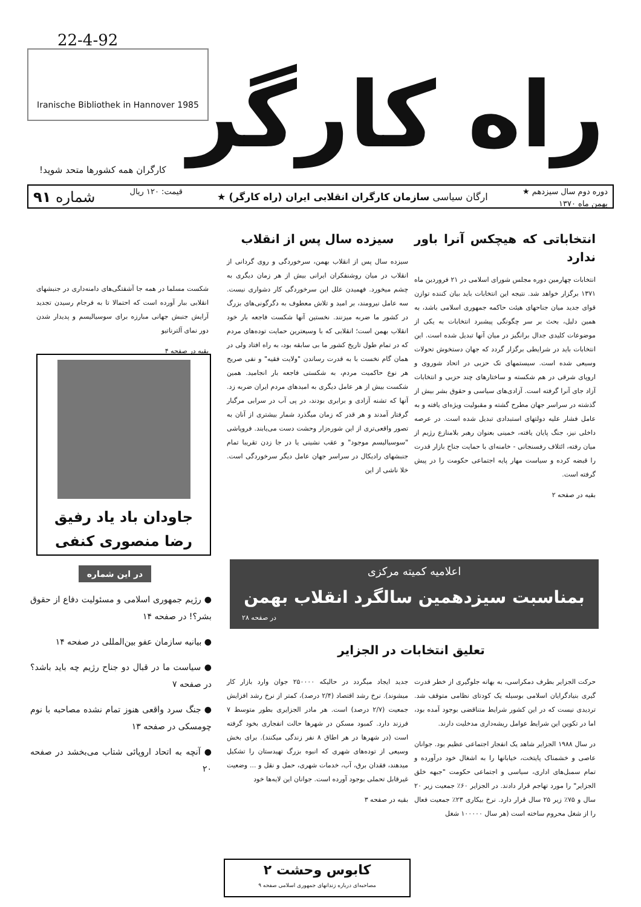22-4-92
Iranische Bibliothek in Hannover 1985
راه کارگر
کارگران همه کشورها متحد شوید!
دوره دوم سال سیزدهم ★
بهمن ماه ۱۳۷۰
ارگان سیاسی سازمان کارگران انقلابی ایران (راه کارگر) ★
قیمت: ۱۲۰ ریال
شماره ۹۱
انتخاباتی که هیچکس آنرا باور ندارد
انتخابات چهارمین دوره مجلس شورای اسلامی در ۲۱ فروردین ماه ۱۳۷۱ برگزار خواهد شد. نتیجه این انتخابات باید بیان کننده توازن قوای جدید میان جناحهای هیئت حاکمه جمهوری اسلامی باشد، به همین دلیل، بحث بر سر چگونگی پیشبرد انتخابات به یکی از موضوعات کلیدی جدال برانگیز در میان آنها تبدیل شده است. این انتخابات باید در شرایطی برگزار گردد که جهان دستخوش تحولات وسیعی شده است. سیستمهای تک حزبی در اتحاد شوروی و اروپای شرقی در هم شکسته و ساختارهای چند حزبی و انتخابات آزاد جای آنرا گرفته است. آزادی‌های سیاسی و حقوق بشر بیش از گذشته در سراسر جهان مطرح گشته و مقبولیت ویژه‌ای یافته و به عامل فشار علیه دولتهای استبدادی تبدیل شده است. در عرصه داخلی نیز، جنگ پایان یافته، خمینی بعنوان رهبر بلامنازع رژیم از میان رفته، ائتلاف رفسنجانی - خامنه‌ای با حمایت جناح بازار قدرت را قبضه کرده و سیاست مهار پایه اجتماعی حکومت را در پیش گرفته است.
بقیه در صفحه ۲
سیزده سال پس از انقلاب
سیزده سال پس از انقلاب بهمن، سرخوردگی و روی گردانی از انقلاب در میان روشنفکران ایرانی بیش از هر زمان دیگری به چشم میخورد. فهمیدن علل این سرخوردگی کار دشواری نیست. سه عامل نیرومند، بر امید و تلاش معطوف به دگرگونی‌های بزرگ در کشور ما ضربه میزنند. نخستین آنها شکست فاجعه بار خود انقلاب بهمن است؛ انقلابی که با وسیعترین حمایت توده‌های مردم که در تمام طول تاریخ کشور ما بی سابقه بود، به راه افتاد ولی در همان گام نخست با به قدرت رساندن "ولایت فقیه" و نفی صریح هر نوع حاکمیت مردم، به شکستی فاجعه بار انجامید. همین شکست بیش از هر عامل دیگری به امیدهای مردم ایران ضربه زد. آنها که تشنه آزادی و برابری بودند، در پی آب در سرابی مرگبار گرفتار آمدند و هر قدر که زمان میگذرد شمار بیشتری از آنان به تصور واقعی‌تری از این شوره‌زار وحشت دست می‌یابند. فروپاشی "سوسیالیسم موجود" و عقب نشینی یا در جا زدن تقریبا تمام جنبشهای رادیکال در سراسر جهان عامل دیگر سرخوردگی است. خلا ناشی از این
شکست مسلما در همه جا آشفتگی‌های دامنه‌داری در جنبشهای انقلابی ببار آورده است که احتمالا تا به فرجام رسیدن تجدید آرایش جنبش جهانی مبارزه برای سوسیالیسم و پدیدار شدن دور نمای آلترناتیو
بقیه در صفحه ۴
جاودان باد یاد رفیق
رضا منصوری کنفی
در این شماره
● رژیم جمهوری اسلامی و مسئولیت دفاع از حقوق بشر؟! در صفحه ۱۴
● بیانیه سازمان عفو بین‌المللی در صفحه ۱۴
● سیاست ما در قبال دو جناح رژیم چه باید باشد؟ در صفحه ۷
● جنگ سرد واقعی هنوز تمام نشده مصاحبه با نوم چومسکی در صفحه ۱۳
● آنچه به اتحاد اروپائی شتاب می‌بخشد در صفحه ۲۰
اعلامیه کمیته مرکزی
بمناسبت سیزدهمین سالگرد انقلاب بهمن
در صفحه ۲۸
تعلیق انتخابات در الجزایر
حرکت الجزایر بطرف دمکراسی، به بهانه جلوگیری از خطر قدرت گیری بنیادگرایان اسلامی بوسیله یک کودتای نظامی متوقف شد. تردیدی نیست که در این کشور شرایط متناقضی بوجود آمده بود، اما در تکوین این شرایط عوامل ریشه‌داری مدخلیت دارند.
در سال ۱۹۸۸ الجزایر شاهد یک انفجار اجتماعی عظیم بود. جوانان عاصی و خشمناک پایتخت، خیابانها را به اشغال خود درآورده و تمام سمبل‌های اداری، سیاسی و اجتماعی حکومت "جبهه خلق الجزایر" را مورد تهاجم قرار دادند. در الجزایر ۶۰٪ جمعیت زیر ۲۰ سال و ۷۵٪ زیر ۲۵ سال قرار دارد. نرخ بیکاری ۲۳٪ جمعیت فعال را از شغل محروم ساخته است (هر سال ۱۰۰۰۰۰ شغل
جدید ایجاد میگردد در حالیکه ۲۵۰۰۰۰ جوان وارد بازار کار میشوند). نرخ رشد اقتصاد (۲/۴ درصد)، کمتر از نرخ رشد افزایش جمعیت (۲/۷ درصد) است. هر مادر الجزایری بطور متوسط ۷ فرزند دارد. کمبود مسکن در شهرها حالت انفجاری بخود گرفته است (در شهرها در هر اطاق ۸ نفر زندگی میکنند). برای بخش وسیعی از توده‌های شهری که انبوه بزرگ تهیدستان را تشکیل میدهند، فقدان برق، آب، خدمات شهری، حمل و نقل و ... وضعیت غیرقابل تحملی بوجود آورده است. جوانان این لایه‌ها خود
بقیه در صفحه ۳
کابوس وحشت ۲
مصاحبه‌ای درباره زندانهای جمهوری اسلامی صفحه ۹